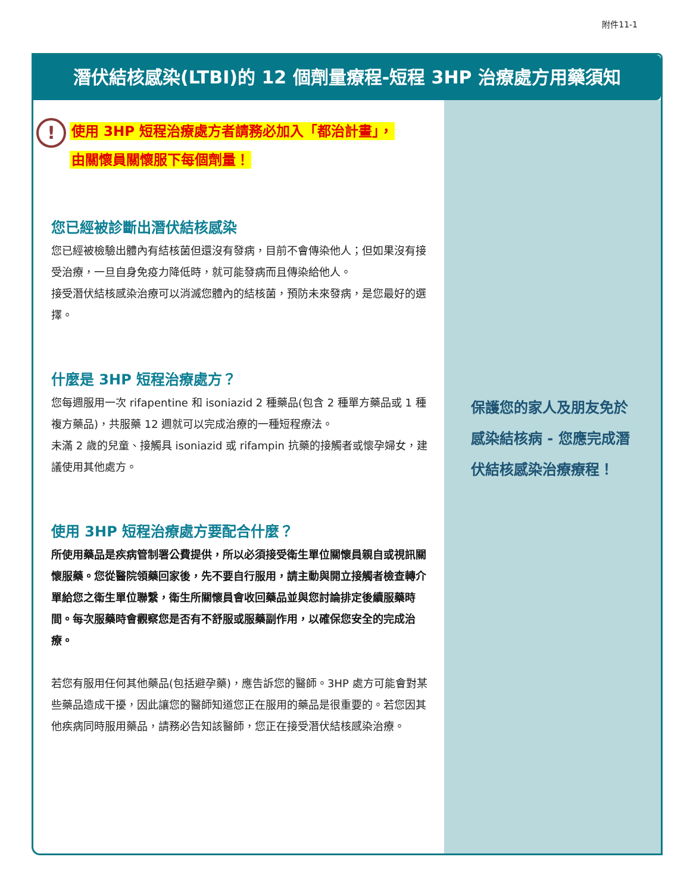附件11-1
潛伏結核感染(LTBI)的 12 個劑量療程-短程 3HP 治療處方用藥須知
!
使用 3HP 短程治療處方者請務必加入「都治計畫」，
由關懷員關懷服下每個劑量！
您已經被診斷出潛伏結核感染
您已經被檢驗出體內有結核菌但還沒有發病，目前不會傳染他人；但如果沒有接受治療，一旦自身免疫力降低時，就可能發病而且傳染給他人。
接受潛伏結核感染治療可以消滅您體內的結核菌，預防未來發病，是您最好的選擇。
什麼是 3HP 短程治療處方？
您每週服用一次 rifapentine 和 isoniazid 2 種藥品(包含 2 種單方藥品或 1 種複方藥品)，共服藥 12 週就可以完成治療的一種短程療法。
未滿 2 歲的兒童、接觸具 isoniazid 或 rifampin 抗藥的接觸者或懷孕婦女，建議使用其他處方。
使用 3HP 短程治療處方要配合什麼？
所使用藥品是疾病管制署公費提供，所以必須接受衛生單位關懷員親自或視訊關懷服藥。您從醫院領藥回家後，先不要自行服用，請主動與開立接觸者檢查轉介單給您之衛生單位聯繫，衛生所關懷員會收回藥品並與您討論排定後續服藥時間。每次服藥時會觀察您是否有不舒服或服藥副作用，以確保您安全的完成治療。
若您有服用任何其他藥品(包括避孕藥)，應告訴您的醫師。3HP 處方可能會對某些藥品造成干擾，因此讓您的醫師知道您正在服用的藥品是很重要的。若您因其他疾病同時服用藥品，請務必告知該醫師，您正在接受潛伏結核感染治療。
保護您的家人及朋友免於感染結核病 - 您應完成潛伏結核感染治療療程！